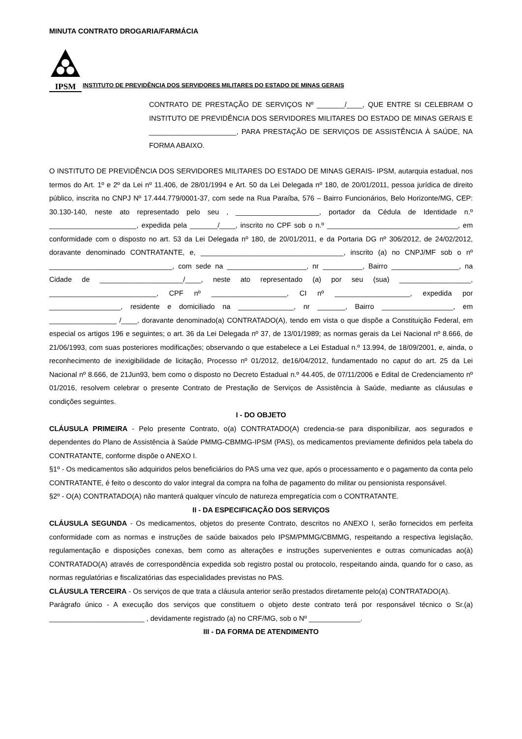MINUTA CONTRATO DROGARIA/FARMÁCIA
IPSM
INSTITUTO DE PREVIDÊNCIA DOS SERVIDORES MILITARES DO ESTADO DE MINAS GERAIS
CONTRATO DE PRESTAÇÃO DE SERVIÇOS Nº _______/____, QUE ENTRE SI CELEBRAM O INSTITUTO DE PREVIDÊNCIA DOS SERVIDORES MILITARES DO ESTADO DE MINAS GERAIS E ______________________, PARA PRESTAÇÃO DE SERVIÇOS DE ASSISTÊNCIA À SAÚDE, NA FORMA ABAIXO.
O INSTITUTO DE PREVIDÊNCIA DOS SERVIDORES MILITARES DO ESTADO DE MINAS GERAIS- IPSM, autarquia estadual, nos termos do Art. 1º e 2º da Lei nº 11.406, de 28/01/1994 e Art. 50 da Lei Delegada nº 180, de 20/01/2011, pessoa jurídica de direito público, inscrita no CNPJ Nº 17.444.779/0001-37, com sede na Rua Paraíba, 576 – Bairro Funcionários, Belo Horizonte/MG, CEP: 30.130-140, neste ato representado pelo seu , _____________________, portador da Cédula de Identidade n.º ______________________, expedida pela _______/____, inscrito no CPF sob o n.º _________________________________, em conformidade com o disposto no art. 53 da Lei Delegada nº 180, de 20/01/2011, e da Portaria DG nº 306/2012, de 24/02/2012, doravante denominado CONTRATANTE, e, ____________________________________, inscrito (a) no CNPJ/MF sob o nº _______________________________, com sede na ____________________, nr __________, Bairro _________________, na Cidade de _____________________/____, neste ato representado (a) por seu (sua) __________________, ___________________________, CPF nº ___________________, CI nº ___________________, expedida por __________________, residente e domiciliado na ______________, nr _______, Bairro __________________, em _________________ /____, doravante denominado(a) CONTRATADO(A), tendo em vista o que dispõe a Constituição Federal, em especial os artigos 196 e seguintes; o art. 36 da Lei Delegada nº 37, de 13/01/1989; as normas gerais da Lei Nacional nº 8.666, de 21/06/1993, com suas posteriores modificações; observando o que estabelece a Lei Estadual n.º 13.994, de 18/09/2001, e, ainda, o reconhecimento de inexigibilidade de licitação, Processo nº 01/2012, de16/04/2012, fundamentado no caput do art. 25 da Lei Nacional nº 8.666, de 21Jun93, bem como o disposto no Decreto Estadual n.º 44.405, de 07/11/2006 e Edital de Credenciamento nº 01/2016, resolvem celebrar o presente Contrato de Prestação de Serviços de Assistência à Saúde, mediante as cláusulas e condições seguintes.
I - DO OBJETO
CLÁUSULA PRIMEIRA - Pelo presente Contrato, o(a) CONTRATADO(A) credencia-se para disponibilizar, aos segurados e dependentes do Plano de Assistência à Saúde PMMG-CBMMG-IPSM (PAS), os medicamentos previamente definidos pela tabela do CONTRATANTE, conforme dispõe o ANEXO I.
§1º - Os medicamentos são adquiridos pelos beneficiários do PAS uma vez que, após o processamento e o pagamento da conta pelo CONTRATANTE, é feito o desconto do valor integral da compra na folha de pagamento do militar ou pensionista responsável.
§2º - O(A) CONTRATADO(A) não manterá qualquer vínculo de natureza empregatícia com o CONTRATANTE.
II - DA ESPECIFICAÇÃO DOS SERVIÇOS
CLÁUSULA SEGUNDA - Os medicamentos, objetos do presente Contrato, descritos no ANEXO I, serão fornecidos em perfeita conformidade com as normas e instruções de saúde baixados pelo IPSM/PMMG/CBMMG, respeitando a respectiva legislação, regulamentação e disposições conexas, bem como as alterações e instruções supervenientes e outras comunicadas ao(à) CONTRATADO(A) através de correspondência expedida sob registro postal ou protocolo, respeitando ainda, quando for o caso, as normas regulatórias e fiscalizatórias das especialidades previstas no PAS.
CLÁUSULA TERCEIRA - Os serviços de que trata a cláusula anterior serão prestados diretamente pelo(a) CONTRATADO(A).
Parágrafo único - A execução dos serviços que constituem o objeto deste contrato terá por responsável técnico o Sr.(a) ________________________ , devidamente registrado (a) no CRF/MG, sob o Nº _____________.
III - DA FORMA DE ATENDIMENTO